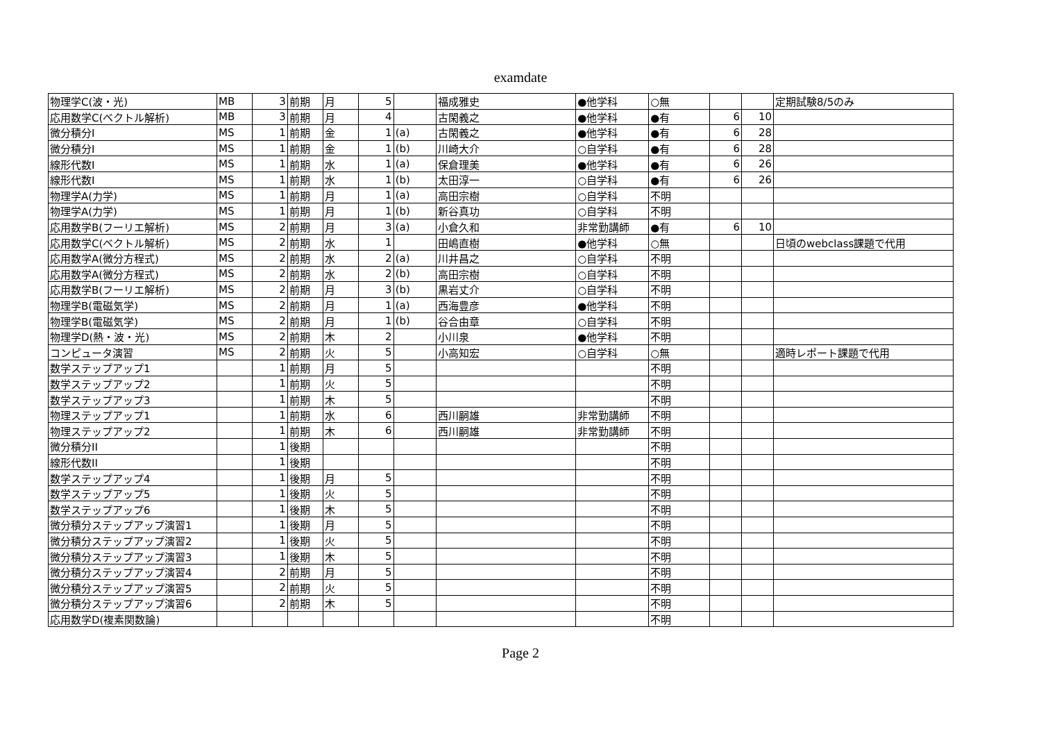examdate
| 物理学C(波・光) | MB | 3 | 前期 | 月 | 5 | | 福成雅史 | ●他学科 | ○無 | | | 定期試験8/5のみ |
| 応用数学C(ベクトル解析) | MB | 3 | 前期 | 月 | 4 | | 古閑義之 | ●他学科 | ●有 | 6 | 10 | |
| 微分積分I | MS | 1 | 前期 | 金 | 1 | (a) | 古閑義之 | ●他学科 | ●有 | 6 | 28 | |
| 微分積分I | MS | 1 | 前期 | 金 | 1 | (b) | 川崎大介 | ○自学科 | ●有 | 6 | 28 | |
| 線形代数I | MS | 1 | 前期 | 水 | 1 | (a) | 保倉理美 | ●他学科 | ●有 | 6 | 26 | |
| 線形代数I | MS | 1 | 前期 | 水 | 1 | (b) | 太田淳一 | ○自学科 | ●有 | 6 | 26 | |
| 物理学A(力学) | MS | 1 | 前期 | 月 | 1 | (a) | 高田宗樹 | ○自学科 | 不明 | | | |
| 物理学A(力学) | MS | 1 | 前期 | 月 | 1 | (b) | 新谷真功 | ○自学科 | 不明 | | | |
| 応用数学B(フーリエ解析) | MS | 2 | 前期 | 月 | 3 | (a) | 小倉久和 | 非常勤講師 | ●有 | 6 | 10 | |
| 応用数学C(ベクトル解析) | MS | 2 | 前期 | 水 | 1 | | 田嶋直樹 | ●他学科 | ○無 | | | 日頃のwebclass課題で代用 |
| 応用数学A(微分方程式) | MS | 2 | 前期 | 水 | 2 | (a) | 川井昌之 | ○自学科 | 不明 | | | |
| 応用数学A(微分方程式) | MS | 2 | 前期 | 水 | 2 | (b) | 高田宗樹 | ○自学科 | 不明 | | | |
| 応用数学B(フーリエ解析) | MS | 2 | 前期 | 月 | 3 | (b) | 黒岩丈介 | ○自学科 | 不明 | | | |
| 物理学B(電磁気学) | MS | 2 | 前期 | 月 | 1 | (a) | 西海豊彦 | ●他学科 | 不明 | | | |
| 物理学B(電磁気学) | MS | 2 | 前期 | 月 | 1 | (b) | 谷合由章 | ○自学科 | 不明 | | | |
| 物理学D(熱・波・光) | MS | 2 | 前期 | 木 | 2 | | 小川泉 | ●他学科 | 不明 | | | |
| コンピュータ演習 | MS | 2 | 前期 | 火 | 5 | | 小高知宏 | ○自学科 | ○無 | | | 適時レポート課題で代用 |
| 数学ステップアップ1 | | 1 | 前期 | 月 | 5 | | | | 不明 | | | |
| 数学ステップアップ2 | | 1 | 前期 | 火 | 5 | | | | 不明 | | | |
| 数学ステップアップ3 | | 1 | 前期 | 木 | 5 | | | | 不明 | | | |
| 物理ステップアップ1 | | 1 | 前期 | 水 | 6 | | 西川嗣雄 | 非常勤講師 | 不明 | | | |
| 物理ステップアップ2 | | 1 | 前期 | 木 | 6 | | 西川嗣雄 | 非常勤講師 | 不明 | | | |
| 微分積分II | | 1 | 後期 | | | | | | 不明 | | | |
| 線形代数II | | 1 | 後期 | | | | | | 不明 | | | |
| 数学ステップアップ4 | | 1 | 後期 | 月 | 5 | | | | 不明 | | | |
| 数学ステップアップ5 | | 1 | 後期 | 火 | 5 | | | | 不明 | | | |
| 数学ステップアップ6 | | 1 | 後期 | 木 | 5 | | | | 不明 | | | |
| 微分積分ステップアップ演習1 | | 1 | 後期 | 月 | 5 | | | | 不明 | | | |
| 微分積分ステップアップ演習2 | | 1 | 後期 | 火 | 5 | | | | 不明 | | | |
| 微分積分ステップアップ演習3 | | 1 | 後期 | 木 | 5 | | | | 不明 | | | |
| 微分積分ステップアップ演習4 | | 2 | 前期 | 月 | 5 | | | | 不明 | | | |
| 微分積分ステップアップ演習5 | | 2 | 前期 | 火 | 5 | | | | 不明 | | | |
| 微分積分ステップアップ演習6 | | 2 | 前期 | 木 | 5 | | | | 不明 | | | |
| 応用数学D(複素関数論) | | | | | | | | | 不明 | | | |
Page 2